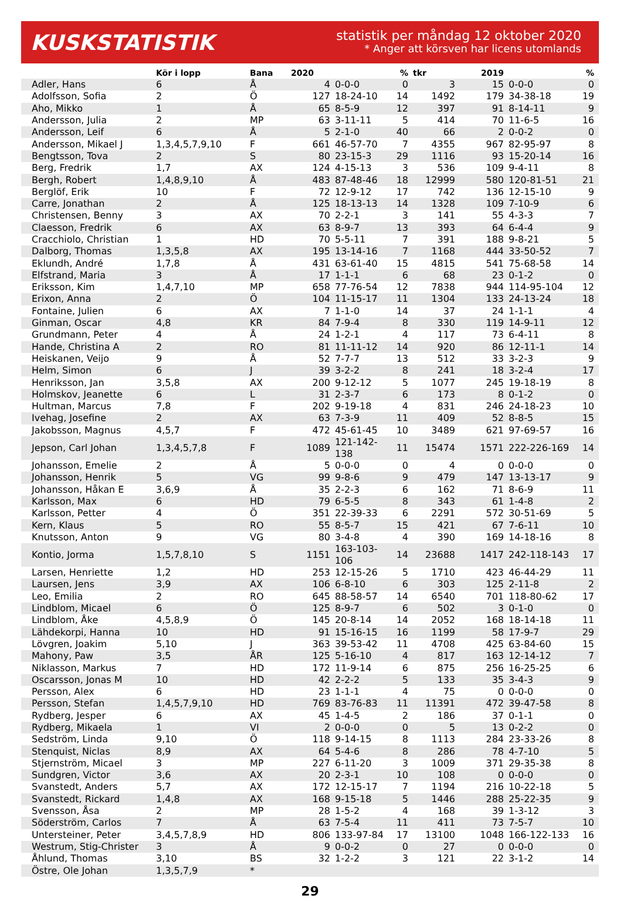KUSKSTATISTIK
statistik per måndag 12 oktober 2020
* Anger att körsven har licens utomlands
| | Kör i lopp | Bana | 2020 | | % | tkr | 2019 | | % |
| --- | --- | --- | --- | --- | --- | --- | --- | --- | --- |
| Adler, Hans | 6 | Å | 4 | 0-0-0 | 0 | 3 | 15 | 0-0-0 | 0 |
| Adolfsson, Sofia | 2 | Ö | 127 | 18-24-10 | 14 | 1492 | 179 | 34-38-18 | 19 |
| Aho, Mikko | 1 | Å | 65 | 8-5-9 | 12 | 397 | 91 | 8-14-11 | 9 |
| Andersson, Julia | 2 | MP | 63 | 3-11-11 | 5 | 414 | 70 | 11-6-5 | 16 |
| Andersson, Leif | 6 | Å | 5 | 2-1-0 | 40 | 66 | 2 | 0-0-2 | 0 |
| Andersson, Mikael J | 1,3,4,5,7,9,10 | F | 661 | 46-57-70 | 7 | 4355 | 967 | 82-95-97 | 8 |
| Bengtsson, Tova | 2 | S | 80 | 23-15-3 | 29 | 1116 | 93 | 15-20-14 | 16 |
| Berg, Fredrik | 1,7 | AX | 124 | 4-15-13 | 3 | 536 | 109 | 9-4-11 | 8 |
| Bergh, Robert | 1,4,8,9,10 | Å | 483 | 87-48-46 | 18 | 12999 | 580 | 120-81-51 | 21 |
| Berglöf, Erik | 10 | F | 72 | 12-9-12 | 17 | 742 | 136 | 12-15-10 | 9 |
| Carre, Jonathan | 2 | Å | 125 | 18-13-13 | 14 | 1328 | 109 | 7-10-9 | 6 |
| Christensen, Benny | 3 | AX | 70 | 2-2-1 | 3 | 141 | 55 | 4-3-3 | 7 |
| Claesson, Fredrik | 6 | AX | 63 | 8-9-7 | 13 | 393 | 64 | 6-4-4 | 9 |
| Cracchiolo, Christian | 1 | HD | 70 | 5-5-11 | 7 | 391 | 188 | 9-8-21 | 5 |
| Dalborg, Thomas | 1,3,5,8 | AX | 195 | 13-14-16 | 7 | 1168 | 444 | 33-50-52 | 7 |
| Eklundh, André | 1,7,8 | Å | 431 | 63-61-40 | 15 | 4815 | 541 | 75-68-58 | 14 |
| Elfstrand, Maria | 3 | Å | 17 | 1-1-1 | 6 | 68 | 23 | 0-1-2 | 0 |
| Eriksson, Kim | 1,4,7,10 | MP | 658 | 77-76-54 | 12 | 7838 | 944 | 114-95-104 | 12 |
| Erixon, Anna | 2 | Ö | 104 | 11-15-17 | 11 | 1304 | 133 | 24-13-24 | 18 |
| Fontaine, Julien | 6 | AX | 7 | 1-1-0 | 14 | 37 | 24 | 1-1-1 | 4 |
| Ginman, Oscar | 4,8 | KR | 84 | 7-9-4 | 8 | 330 | 119 | 14-9-11 | 12 |
| Grundmann, Peter | 4 | Å | 24 | 1-2-1 | 4 | 117 | 73 | 6-4-11 | 8 |
| Hande, Christina A | 2 | RO | 81 | 11-11-12 | 14 | 920 | 86 | 12-11-1 | 14 |
| Heiskanen, Veijo | 9 | Å | 52 | 7-7-7 | 13 | 512 | 33 | 3-2-3 | 9 |
| Helm, Simon | 6 | J | 39 | 3-2-2 | 8 | 241 | 18 | 3-2-4 | 17 |
| Henriksson, Jan | 3,5,8 | AX | 200 | 9-12-12 | 5 | 1077 | 245 | 19-18-19 | 8 |
| Holmskov, Jeanette | 6 | L | 31 | 2-3-7 | 6 | 173 | 8 | 0-1-2 | 0 |
| Hultman, Marcus | 7,8 | F | 202 | 9-19-18 | 4 | 831 | 246 | 24-18-23 | 10 |
| Ivehag, Josefine | 2 | AX | 63 | 7-3-9 | 11 | 409 | 52 | 8-8-5 | 15 |
| Jakobsson, Magnus | 4,5,7 | F | 472 | 45-61-45 | 10 | 3489 | 621 | 97-69-57 | 16 |
| Jepson, Carl Johan | 1,3,4,5,7,8 | F | 1089 | 121-142-138 | 11 | 15474 | 1571 | 222-226-169 | 14 |
| Johansson, Emelie | 2 | Å | 5 | 0-0-0 | 0 | 4 | 0 | 0-0-0 | 0 |
| Johansson, Henrik | 5 | VG | 99 | 9-8-6 | 9 | 479 | 147 | 13-13-17 | 9 |
| Johansson, Håkan E | 3,6,9 | Å | 35 | 2-2-3 | 6 | 162 | 71 | 8-6-9 | 11 |
| Karlsson, Max | 6 | HD | 79 | 6-5-5 | 8 | 343 | 61 | 1-4-8 | 2 |
| Karlsson, Petter | 4 | Ö | 351 | 22-39-33 | 6 | 2291 | 572 | 30-51-69 | 5 |
| Kern, Klaus | 5 | RO | 55 | 8-5-7 | 15 | 421 | 67 | 7-6-11 | 10 |
| Knutsson, Anton | 9 | VG | 80 | 3-4-8 | 4 | 390 | 169 | 14-18-16 | 8 |
| Kontio, Jorma | 1,5,7,8,10 | S | 1151 | 163-103-106 | 14 | 23688 | 1417 | 242-118-143 | 17 |
| Larsen, Henriette | 1,2 | HD | 253 | 12-15-26 | 5 | 1710 | 423 | 46-44-29 | 11 |
| Laursen, Jens | 3,9 | AX | 106 | 6-8-10 | 6 | 303 | 125 | 2-11-8 | 2 |
| Leo, Emilia | 2 | RO | 645 | 88-58-57 | 14 | 6540 | 701 | 118-80-62 | 17 |
| Lindblom, Micael | 6 | Ö | 125 | 8-9-7 | 6 | 502 | 3 | 0-1-0 | 0 |
| Lindblom, Åke | 4,5,8,9 | Ö | 145 | 20-8-14 | 14 | 2052 | 168 | 18-14-18 | 11 |
| Lähdekorpi, Hanna | 10 | HD | 91 | 15-16-15 | 16 | 1199 | 58 | 17-9-7 | 29 |
| Lövgren, Joakim | 5,10 | J | 363 | 39-53-42 | 11 | 4708 | 425 | 63-84-60 | 15 |
| Mahony, Paw | 3,5 | ÅR | 125 | 5-16-10 | 4 | 817 | 163 | 12-14-12 | 7 |
| Niklasson, Markus | 7 | HD | 172 | 11-9-14 | 6 | 875 | 256 | 16-25-25 | 6 |
| Oscarsson, Jonas M | 10 | HD | 42 | 2-2-2 | 5 | 133 | 35 | 3-4-3 | 9 |
| Persson, Alex | 6 | HD | 23 | 1-1-1 | 4 | 75 | 0 | 0-0-0 | 0 |
| Persson, Stefan | 1,4,5,7,9,10 | HD | 769 | 83-76-83 | 11 | 11391 | 472 | 39-47-58 | 8 |
| Rydberg, Jesper | 6 | AX | 45 | 1-4-5 | 2 | 186 | 37 | 0-1-1 | 0 |
| Rydberg, Mikaela | 1 | VI | 2 | 0-0-0 | 0 | 5 | 13 | 0-2-2 | 0 |
| Sedström, Linda | 9,10 | Ö | 118 | 9-14-15 | 8 | 1113 | 284 | 23-33-26 | 8 |
| Stenquist, Niclas | 8,9 | AX | 64 | 5-4-6 | 8 | 286 | 78 | 4-7-10 | 5 |
| Stjernström, Micael | 3 | MP | 227 | 6-11-20 | 3 | 1009 | 371 | 29-35-38 | 8 |
| Sundgren, Victor | 3,6 | AX | 20 | 2-3-1 | 10 | 108 | 0 | 0-0-0 | 0 |
| Svanstedt, Anders | 5,7 | AX | 172 | 12-15-17 | 7 | 1194 | 216 | 10-22-18 | 5 |
| Svanstedt, Rickard | 1,4,8 | AX | 168 | 9-15-18 | 5 | 1446 | 288 | 25-22-35 | 9 |
| Svensson, Åsa | 2 | MP | 28 | 1-5-2 | 4 | 168 | 39 | 1-3-12 | 3 |
| Söderström, Carlos | 7 | Å | 63 | 7-5-4 | 11 | 411 | 73 | 7-5-7 | 10 |
| Untersteiner, Peter | 3,4,5,7,8,9 | HD | 806 | 133-97-84 | 17 | 13100 | 1048 | 166-122-133 | 16 |
| Westrum, Stig-Christer | 3 | Å | 9 | 0-0-2 | 0 | 27 | 0 | 0-0-0 | 0 |
| Åhlund, Thomas | 3,10 | BS | 32 | 1-2-2 | 3 | 121 | 22 | 3-1-2 | 14 |
| Östre, Ole Johan | 1,3,5,7,9 | * | | | | | | | |
29